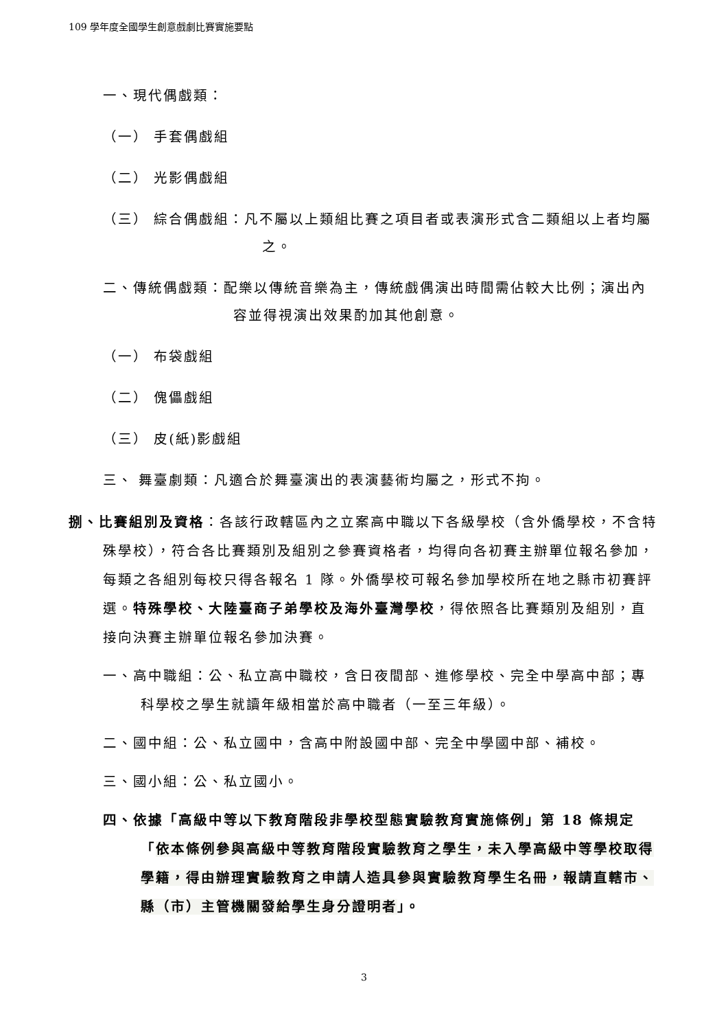109 學年度全國學生創意戲劇比賽實施要點
一、現代偶戲類：
（一） 手套偶戲組
（二） 光影偶戲組
（三） 綜合偶戲組：凡不屬以上類組比賽之項目者或表演形式含二類組以上者均屬之。
二、傳統偶戲類：配樂以傳統音樂為主，傳統戲偶演出時間需佔較大比例；演出內容並得視演出效果酌加其他創意。
（一） 布袋戲組
（二） 傀儡戲組
（三） 皮(紙)影戲組
三、 舞臺劇類：凡適合於舞臺演出的表演藝術均屬之，形式不拘。
捌、比賽組別及資格：各該行政轄區內之立案高中職以下各級學校（含外僑學校，不含特殊學校），符合各比賽類別及組別之參賽資格者，均得向各初賽主辦單位報名參加，每類之各組別每校只得各報名 1 隊。外僑學校可報名參加學校所在地之縣市初賽評選。特殊學校、大陸臺商子弟學校及海外臺灣學校，得依照各比賽類別及組別，直接向決賽主辦單位報名參加決賽。
一、高中職組：公、私立高中職校，含日夜間部、進修學校、完全中學高中部；專科學校之學生就讀年級相當於高中職者（一至三年級）。
二、國中組：公、私立國中，含高中附設國中部、完全中學國中部、補校。
三、國小組：公、私立國小。
四、依據「高級中等以下教育階段非學校型態實驗教育實施條例」第 18 條規定「依本條例參與高級中等教育階段實驗教育之學生，未入學高級中等學校取得學籍，得由辦理實驗教育之申請人造具參與實驗教育學生名冊，報請直轄市、縣（市）主管機關發給學生身分證明者」。
3